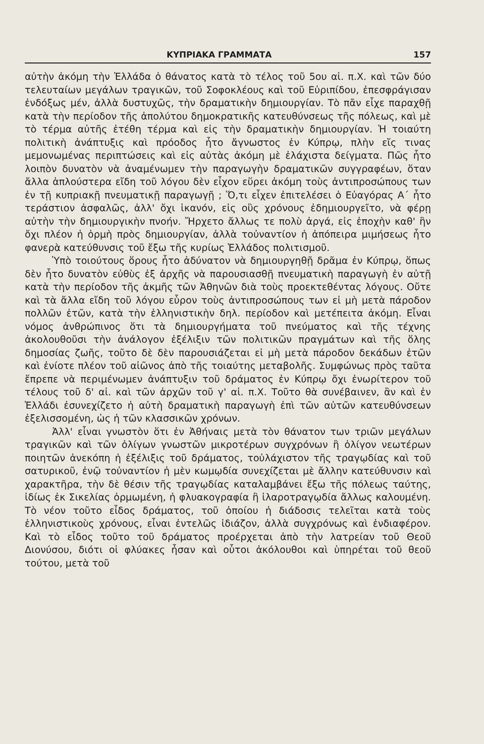ΚΥΠΡΙΑΚΑ ΓΡΑΜΜΑΤΑ 157
αὐτὴν ἀκόμη τὴν Ἑλλάδα ὁ θάνατος κατὰ τὸ τέλος τοῦ 5ου αἰ. π.Χ. καὶ τῶν δύο τελευταίων μεγάλων τραγικῶν, τοῦ Σοφοκλέους καὶ τοῦ Εὐριπίδου, ἐπεσφράγισαν ἐνδόξως μέν, ἀλλὰ δυστυχῶς, τὴν δραματικὴν δημιουργίαν. Τὸ πᾶν εἶχε παραχθῇ κατὰ τὴν περίοδον τῆς ἀπολύτου δημοκρατικῆς κατευθύνσεως τῆς πόλεως, καὶ μὲ τὸ τέρμα αὐτῆς ἐτέθη τέρμα καὶ εἰς τὴν δραματικὴν δημιουργίαν. Ἡ τοιαύτη πολιτικὴ ἀνάπτυξις καὶ πρόοδος ἦτο ἄγνωστος ἐν Κύπρῳ, πλὴν εἴς τινας μεμονωμένας περιπτώσεις καὶ εἰς αὐτὰς ἀκόμη μὲ ἐλάχιστα δείγματα. Πῶς ἦτο λοιπὸν δυνατὸν νὰ ἀναμένωμεν τὴν παραγωγὴν δραματικῶν συγγραφέων, ὅταν ἄλλα ἁπλούστερα εἴδη τοῦ λόγου δὲν εἶχον εὕρει ἀκόμη τοὺς ἀντιπροσώπους των ἐν τῇ κυπριακῇ πνευματικῇ παραγωγῇ ; Ὅ,τι εἶχεν ἐπιτελέσει ὁ Εὐαγόρας Α΄ ἦτο τεράστιον ἀσφαλῶς, ἀλλ' ὄχι ἱκανόν, εἰς οὓς χρόνους ἐδημιουργεῖτο, νὰ φέρῃ αὐτὴν τὴν δημιουργικὴν πνοήν. Ἤρχετο ἄλλως τε πολὺ ἀργά, εἰς ἐποχὴν καθ' ἣν ὄχι πλέον ἡ ὁρμὴ πρὸς δημιουργίαν, ἀλλὰ τοὐναντίον ἡ ἀπόπειρα μιμήσεως ἦτο φανερὰ κατεύθυνσις τοῦ ἔξω τῆς κυρίως Ἑλλάδος πολιτισμοῦ.
Ὑπὸ τοιούτους ὅρους ἦτο ἀδύνατον νὰ δημιουργηθῇ δρᾶμα ἐν Κύπρῳ, ὅπως δὲν ἦτο δυνατὸν εὐθὺς ἐξ ἀρχῆς νὰ παρουσιασθῇ πνευματικὴ παραγωγὴ ἐν αὐτῇ κατὰ τὴν περίοδον τῆς ἀκμῆς τῶν Ἀθηνῶν διὰ τοὺς προεκτεθέντας λόγους. Οὔτε καὶ τὰ ἄλλα εἴδη τοῦ λόγου εὗρον τοὺς ἀντιπροσώπους των εἰ μὴ μετὰ πάροδον πολλῶν ἐτῶν, κατὰ τὴν ἑλληνιστικὴν δηλ. περίοδον καὶ μετέπειτα ἀκόμη. Εἶναι νόμος ἀνθρώπινος ὅτι τὰ δημιουργήματα τοῦ πνεύματος καὶ τῆς τέχνης ἀκολουθοῦσι τὴν ἀνάλογον ἐξέλιξιν τῶν πολιτικῶν πραγμάτων καὶ τῆς ὅλης δημοσίας ζωῆς, τοῦτο δὲ δὲν παρουσιάζεται εἰ μὴ μετὰ πάροδον δεκάδων ἐτῶν καὶ ἐνίοτε πλέον τοῦ αἰῶνος ἀπὸ τῆς τοιαύτης μεταβολῆς. Συμφώνως πρὸς ταῦτα ἔπρεπε νὰ περιμένωμεν ἀνάπτυξιν τοῦ δράματος ἐν Κύπρῳ ὄχι ἐνωρίτερον τοῦ τέλους τοῦ δ' αἰ. καὶ τῶν ἀρχῶν τοῦ γ' αἰ. π.Χ. Τοῦτο θὰ συνέβαινεν, ἂν καὶ ἐν Ἑλλάδι ἐσυνεχίζετο ἡ αὐτὴ δραματικὴ παραγωγὴ ἐπὶ τῶν αὐτῶν κατευθύνσεων ἐξελισσομένη, ὡς ἡ τῶν κλασσικῶν χρόνων.
Ἀλλ' εἶναι γνωστὸν ὅτι ἐν Ἀθήναις μετὰ τὸν θάνατον των τριῶν μεγάλων τραγικῶν καὶ τῶν ὀλίγων γνωστῶν μικροτέρων συγχρόνων ἢ ὀλίγον νεωτέρων ποιητῶν ἀνεκόπη ἡ ἐξέλιξις τοῦ δράματος, τοὐλάχιστον τῆς τραγῳδίας καὶ τοῦ σατυρικοῦ, ἐνῷ τοὐναντίον ἡ μὲν κωμῳδία συνεχίζεται μὲ ἄλλην κατεύθυνσιν καὶ χαρακτῆρα, τὴν δὲ θέσιν τῆς τραγῳδίας καταλαμβάνει ἔξω τῆς πόλεως ταύτης, ἰδίως ἐκ Σικελίας ὁρμωμένη, ἡ φλυακογραφία ἢ ἱλαροτραγῳδία ἄλλως καλουμένη. Τὸ νέον τοῦτο εἶδος δράματος, τοῦ ὁποίου ἡ διάδοσις τελεῖται κατὰ τοὺς ἑλληνιστικοὺς χρόνους, εἶναι ἐντελῶς ἰδιάζον, ἀλλὰ συγχρόνως καὶ ἐνδιαφέρον. Καὶ τὸ εἶδος τοῦτο τοῦ δράματος προέρχεται ἀπὸ τὴν λατρείαν τοῦ Θεοῦ Διονύσου, διότι οἱ φλύακες ἦσαν καὶ οὗτοι ἀκόλουθοι καὶ ὑπηρέται τοῦ θεοῦ τούτου, μετὰ τοῦ